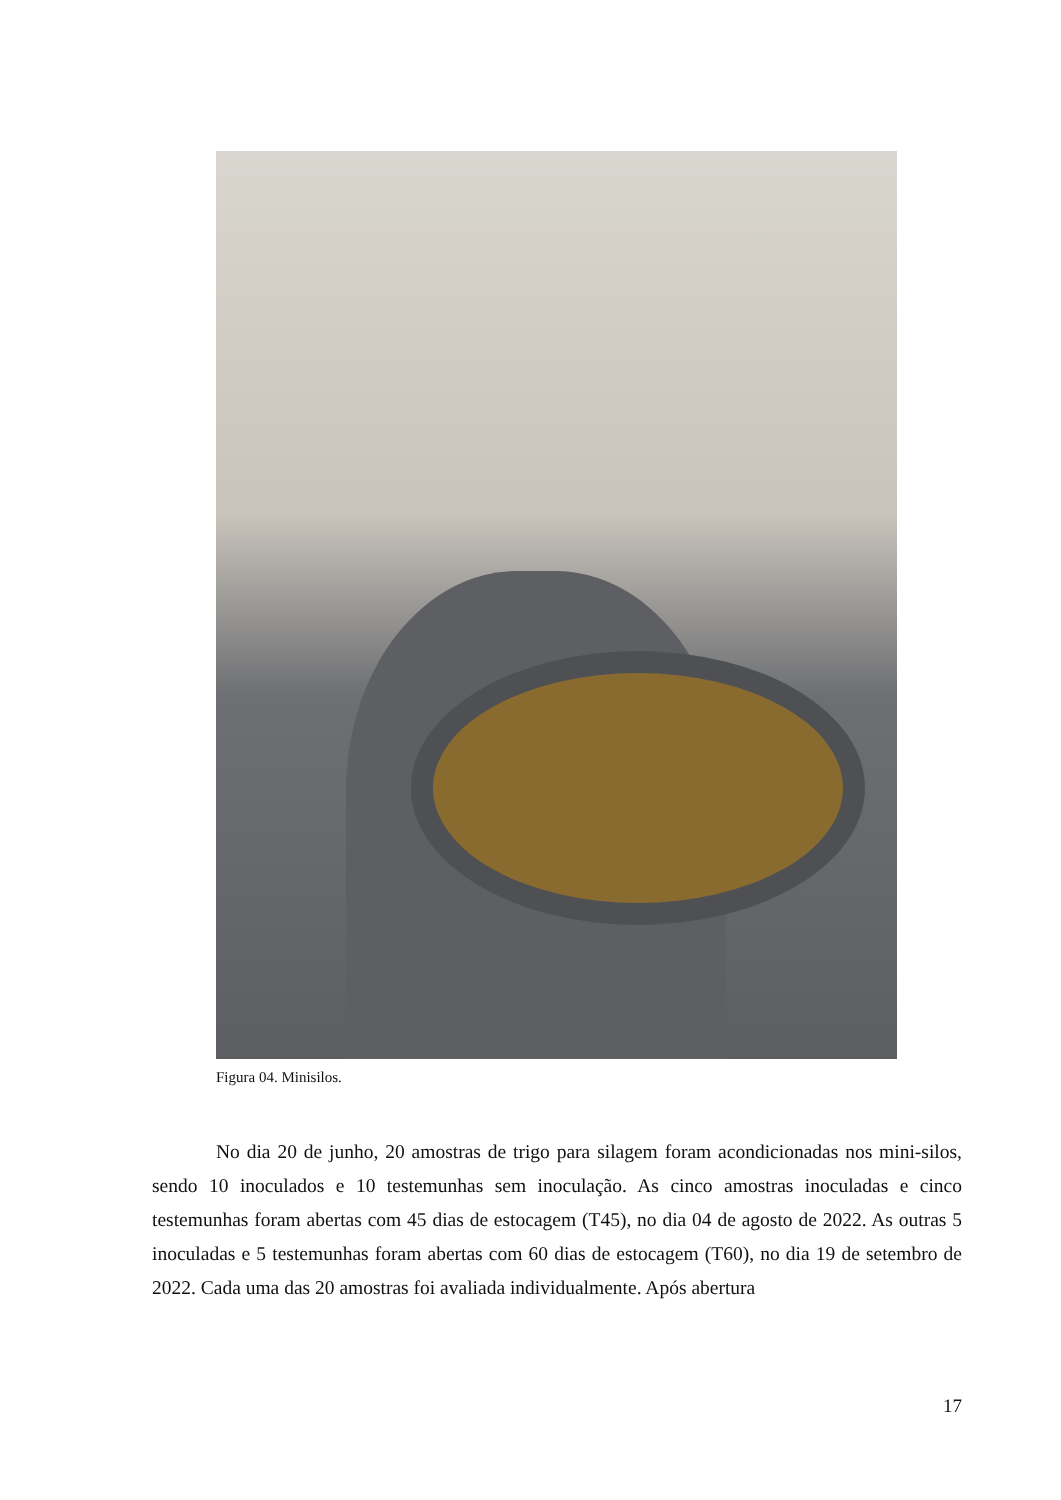Figura 04. Minisilos.
No dia 20 de junho, 20 amostras de trigo para silagem foram acondicionadas nos mini-silos, sendo 10 inoculados e 10 testemunhas sem inoculação. As cinco amostras inoculadas e cinco testemunhas foram abertas com 45 dias de estocagem (T45), no dia 04 de agosto de 2022. As outras 5 inoculadas e 5 testemunhas foram abertas com 60 dias de estocagem (T60), no dia 19 de setembro de 2022. Cada uma das 20 amostras foi avaliada individualmente. Após abertura
17